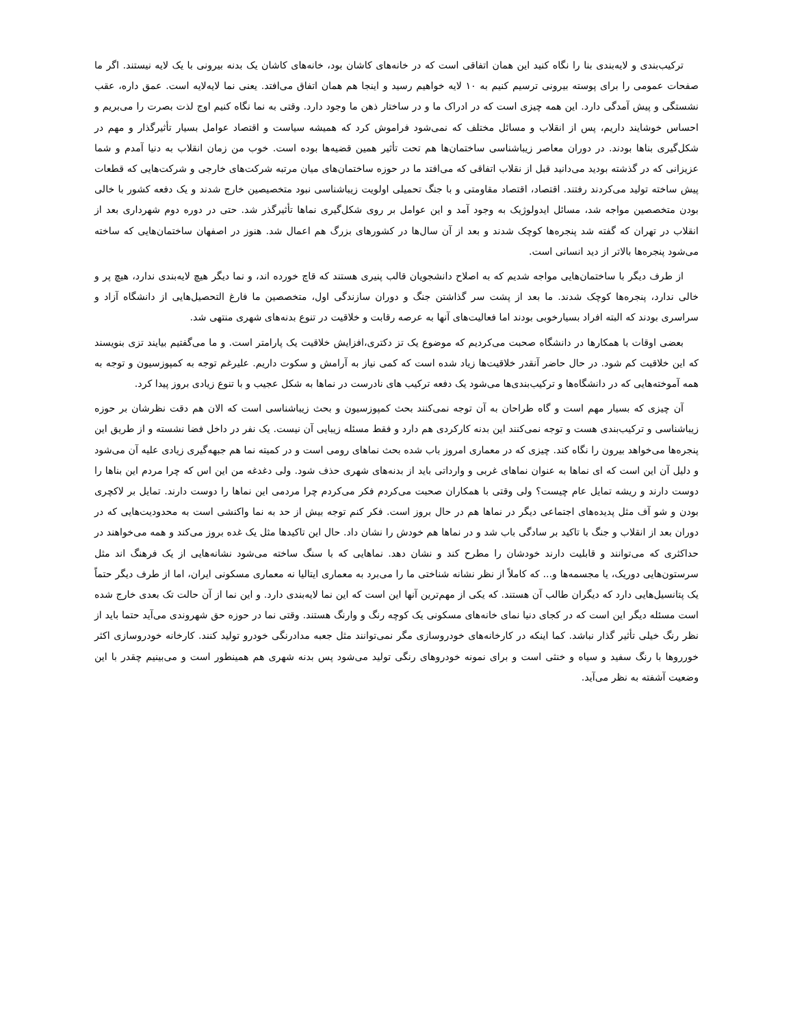ترکیب‌بندی و لایه‌بندی بنا را نگاه کنید این همان اتفاقی است که در خانه‌های کاشان بود، خانه‌های کاشان یک بدنه بیرونی با یک لایه نیستند. اگر ما صفحات عمومی را برای پوسته بیرونی ترسیم کنیم به ۱۰ لایه خواهیم رسید و اینجا هم همان اتفاق می‌افتد. یعنی نما لایه‌لایه است. عمق داره، عقب نشستگی و پیش آمدگی دارد. این همه چیزی است که در ادراک ما و در ساختار ذهن ما وجود دارد. وقتی به نما نگاه کنیم اوج لذت بصرت را می‌بریم و احساس خوشایند داریم، پس از انقلاب و مسائل مختلف که نمی‌شود فراموش کرد که همیشه سیاست و اقتصاد عوامل بسیار تأثیرگذار و مهم در شکل‌گیری بناها بودند. در دوران معاصر زیباشناسی ساختمان‌ها هم تحت تأثیر همین قضیه‌ها بوده است. خوب من زمان انقلاب به دنیا آمدم و شما عزیزانی که در گذشته بودید می‌دانید قبل از نقلاب اتفاقی که می‌افتد ما در حوزه ساختمان‌های میان مرتبه شرکت‌های خارجی و شرکت‌هایی که قطعات پیش ساخته تولید می‌کردند رفتند. اقتصاد، اقتصاد مقاومتی و با جنگ تحمیلی اولویت زیباشناسی نبود متخصیصین خارج شدند و یک دفعه کشور با خالی بودن متخصصین مواجه شد، مسائل ایدولوژیک به وجود آمد و این عوامل بر روی شکل‌گیری نماها تأثیرگذر شد. حتی در دوره دوم شهرداری بعد از انقلاب در تهران که گفته شد پنجره‌ها کوچک شدند و بعد از آن سال‌ها در کشورهای بزرگ هم اعمال شد. هنوز در اصفهان ساختمان‌هایی که ساخته می‌شود پنجره‌ها بالاتر از دید انسانی است.
از طرف دیگر با ساختمان‌هایی مواجه شدیم که به اصلاح دانشجویان قالب پنیری هستند که قاچ خورده اند، و نما دیگر هیچ لایه‌بندی ندارد، هیچ پر و خالی ندارد، پنجره‌ها کوچک شدند. ما بعد از پشت سر گذاشتن جنگ و دوران سازندگی اول، متخصصین ما فارغ التحصیل‌هایی از دانشگاه آزاد و سراسری بودند که البته افراد بسیارخوبی بودند اما فعالیت‌های آنها به عرصه رقابت و خلاقیت در تنوع بدنه‌های شهری منتهی شد.
بعضی اوقات با همکارها در دانشگاه صحبت می‌کردیم که موضوع یک تز دکتری،افزایش خلاقیت یک پارامتر است. و ما می‌گفتیم بیایند تزی بنویسند که این خلاقیت کم شود. در حال حاضر آنقدر خلاقیت‌ها زیاد شده است که کمی نیاز به آرامش و سکوت داریم. علیرغم توجه به کمپوزسیون و توجه به همه آموخته‌هایی که در دانشگاه‌ها و ترکیب‌بندی‌ها می‌شود یک دفعه ترکیب های نادرست در نماها به شکل عجیب و با تنوع زیادی بروز پیدا کرد.
آن چیزی که بسیار مهم است و گاه طراحان به آن توجه نمی‌کنند بحث کمپوزسیون و بحث زیباشناسی است که الان هم دقت نظرشان بر حوزه زیباشناسی و ترکیب‌بندی هست و توجه نمی‌کنند این بدنه کارکردی هم دارد و فقط مسئله زیبایی آن نیست. یک نفر در داخل فضا نشسته و از طریق این پنجره‌ها می‌خواهد بیرون را نگاه کند. چیزی که در معماری امروز باب شده بحث نماهای رومی است و در کمیته نما هم جبهه‌گیری زیادی علیه آن می‌شود و دلیل آن این است که ای نماها به عنوان نماهای غربی و وارداتی باید از بدنه‌های شهری حذف شود. ولی دغدغه من این اس که چرا مردم این بناها را دوست دارند و ریشه تمایل عام چیست؟ ولی وقتی با همکاران صحبت می‌کردم فکر می‌کردم چرا مردمی این نماها را دوست دارند. تمایل بر لاکچری بودن و شو آف مثل پدیده‌های اجتماعی دیگر در نماها هم در حال بروز است. فکر کنم توجه بیش از حد به نما واکنشی است به محدودیت‌هایی که در دوران بعد از انقلاب و جنگ با تاکید بر سادگی باب شد و در نماها هم خودش را نشان داد. حال این تاکیدها مثل یک غده بروز می‌کند و همه می‌خواهند در حداکثری که می‌توانند و قابلیت دارند خودشان را مطرح کند و نشان دهد. نماهایی که با سنگ ساخته می‌شود نشانه‌هایی از یک فرهنگ اند مثل سرستون‌هایی دوریک، یا مجسمه‌ها و... که کاملاً از نظر نشانه شناختی ما را می‌برد به معماری ایتالیا نه معماری مسکونی ایران، اما از طرف دیگر حتماً یک پتانسیل‌هایی دارد که دیگران طالب آن هستند. که یکی از مهم‌ترین آنها این است که این نما لایه‌بندی دارد. و این نما از آن حالت تک بعدی خارج شده است مسئله دیگر این است که در کجای دنیا نمای خانه‌های مسکونی یک کوچه رنگ و وارنگ هستند. وقتی نما در حوزه حق شهروندی می‌آید حتما باید از نظر رنگ خیلی تأثیر گذار نباشد. کما اینکه در کارخانه‌های خودروسازی مگر نمی‌توانند مثل جعبه مدادرنگی خودرو تولید کنند. کارخانه خودروسازی اکثر خورروها با رنگ سفید و سیاه و خنثی است و برای نمونه خودروهای رنگی تولید می‌شود پس بدنه شهری هم همینطور است و می‌بینیم چقدر با این وضعیت آشفته به نظر می‌آید.